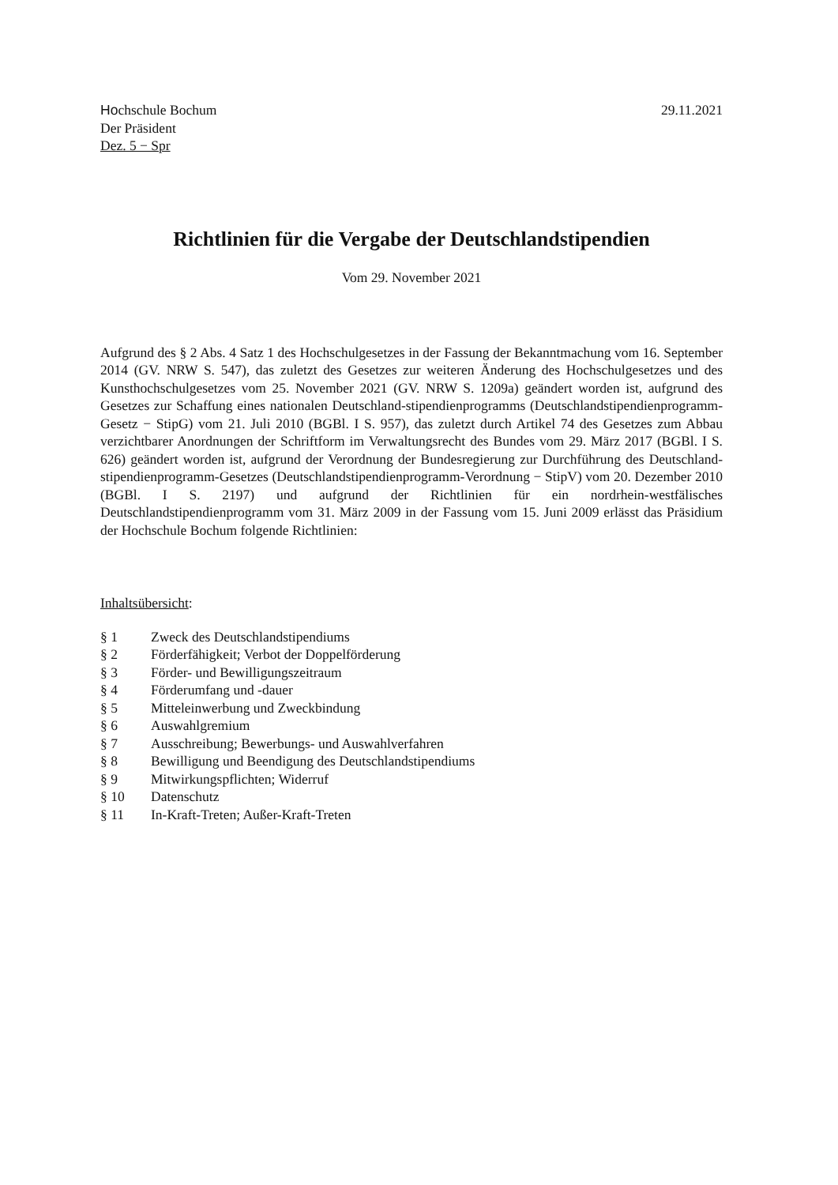Hochschule Bochum
Der Präsident
Dez. 5 − Spr
29.11.2021
Richtlinien für die Vergabe der Deutschlandstipendien
Vom 29. November 2021
Aufgrund des § 2 Abs. 4 Satz 1 des Hochschulgesetzes in der Fassung der Bekanntmachung vom 16. September 2014 (GV. NRW S. 547), das zuletzt des Gesetzes zur weiteren Änderung des Hochschulgesetzes und des Kunsthochschulgesetzes vom 25. November 2021 (GV. NRW S. 1209a) geändert worden ist, aufgrund des Gesetzes zur Schaffung eines nationalen Deutschland-stipendienprogramms (Deutschlandstipendienprogramm-Gesetz − StipG) vom 21. Juli 2010 (BGBl. I S. 957), das zuletzt durch Artikel 74 des Gesetzes zum Abbau verzichtbarer Anordnungen der Schriftform im Verwaltungsrecht des Bundes vom 29. März 2017 (BGBl. I S. 626) geändert worden ist, aufgrund der Verordnung der Bundesregierung zur Durchführung des Deutschland-stipendienprogramm-Gesetzes (Deutschlandstipendienprogramm-Verordnung − StipV) vom 20. Dezember 2010 (BGBl. I S. 2197) und aufgrund der Richtlinien für ein nordrhein-westfälisches Deutschlandstipendienprogramm vom 31. März 2009 in der Fassung vom 15. Juni 2009 erlässt das Präsidium der Hochschule Bochum folgende Richtlinien:
Inhaltsübersicht:
| § 1 | Zweck des Deutschlandstipendiums |
| § 2 | Förderfähigkeit; Verbot der Doppelförderung |
| § 3 | Förder- und Bewilligungszeitraum |
| § 4 | Förderumfang und -dauer |
| § 5 | Mitteleinwerbung und Zweckbindung |
| § 6 | Auswahlgremium |
| § 7 | Ausschreibung; Bewerbungs- und Auswahlverfahren |
| § 8 | Bewilligung und Beendigung des Deutschlandstipendiums |
| § 9 | Mitwirkungspflichten; Widerruf |
| § 10 | Datenschutz |
| § 11 | In-Kraft-Treten; Außer-Kraft-Treten |